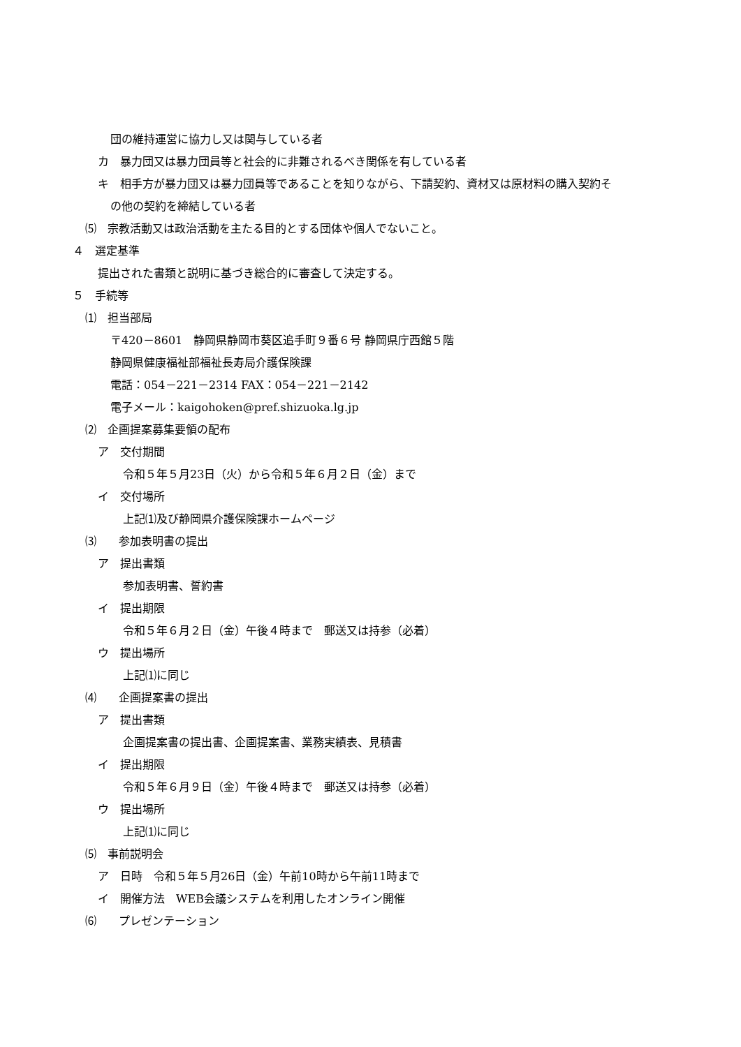団の維持運営に協力し又は関与している者
カ　暴力団又は暴力団員等と社会的に非難されるべき関係を有している者
キ　相手方が暴力団又は暴力団員等であることを知りながら、下請契約、資材又は原材料の購入契約そ
の他の契約を締結している者
⑸　宗教活動又は政治活動を主たる目的とする団体や個人でないこと。
４　選定基準
提出された書類と説明に基づき総合的に審査して決定する。
５　手続等
⑴　担当部局
〒420－8601　静岡県静岡市葵区追手町９番６号 静岡県庁西館５階
静岡県健康福祉部福祉長寿局介護保険課
電話：054－221－2314 FAX：054－221－2142
電子メール：kaigohoken@pref.shizuoka.lg.jp
⑵　企画提案募集要領の配布
ア　交付期間
令和５年５月23日（火）から令和５年６月２日（金）まで
イ　交付場所
上記⑴及び静岡県介護保険課ホームページ
⑶　　参加表明書の提出
ア　提出書類
参加表明書、誓約書
イ　提出期限
令和５年６月２日（金）午後４時まで　郵送又は持参（必着）
ウ　提出場所
上記⑴に同じ
⑷　　企画提案書の提出
ア　提出書類
企画提案書の提出書、企画提案書、業務実績表、見積書
イ　提出期限
令和５年６月９日（金）午後４時まで　郵送又は持参（必着）
ウ　提出場所
上記⑴に同じ
⑸　事前説明会
ア　日時　令和５年５月26日（金）午前10時から午前11時まで
イ　開催方法　WEB会議システムを利用したオンライン開催
⑹　　プレゼンテーション